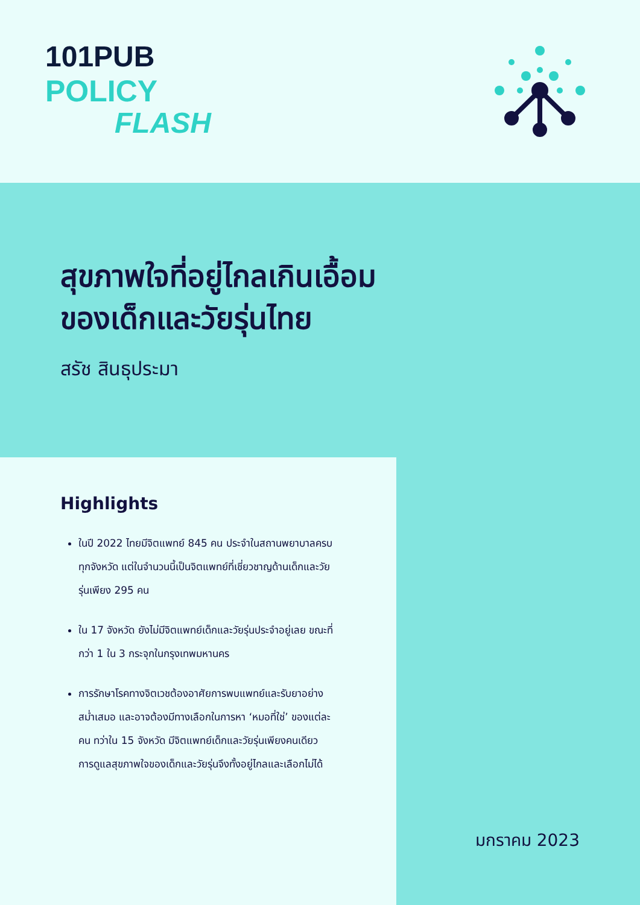101PUB
POLICY
FLASH
สุขภาพใจที่อยู่ไกลเกินเอื้อม
ของเด็กและวัยรุ่นไทย
สรัช สินธุประมา
มกราคม 2023
Highlights
ในปี 2022 ไทยมีจิตแพทย์ 845 คน ประจำในสถานพยาบาลครบทุกจังหวัด แต่ในจำนวนนี้เป็นจิตแพทย์ที่เชี่ยวชาญด้านเด็กและวัยรุ่นเพียง 295 คน
ใน 17 จังหวัด ยังไม่มีจิตแพทย์เด็กและวัยรุ่นประจำอยู่เลย ขณะที่กว่า 1 ใน 3 กระจุกในกรุงเทพมหานคร
การรักษาโรคทางจิตเวชต้องอาศัยการพบแพทย์และรับยาอย่างสม่ำเสมอ และอาจต้องมีทางเลือกในการหา ‘หมอที่ใช่’ ของแต่ละคน ทว่าใน 15 จังหวัด มีจิตแพทย์เด็กและวัยรุ่นเพียงคนเดียว การดูแลสุขภาพใจของเด็กและวัยรุ่นจึงทั้งอยู่ไกลและเลือกไม่ได้